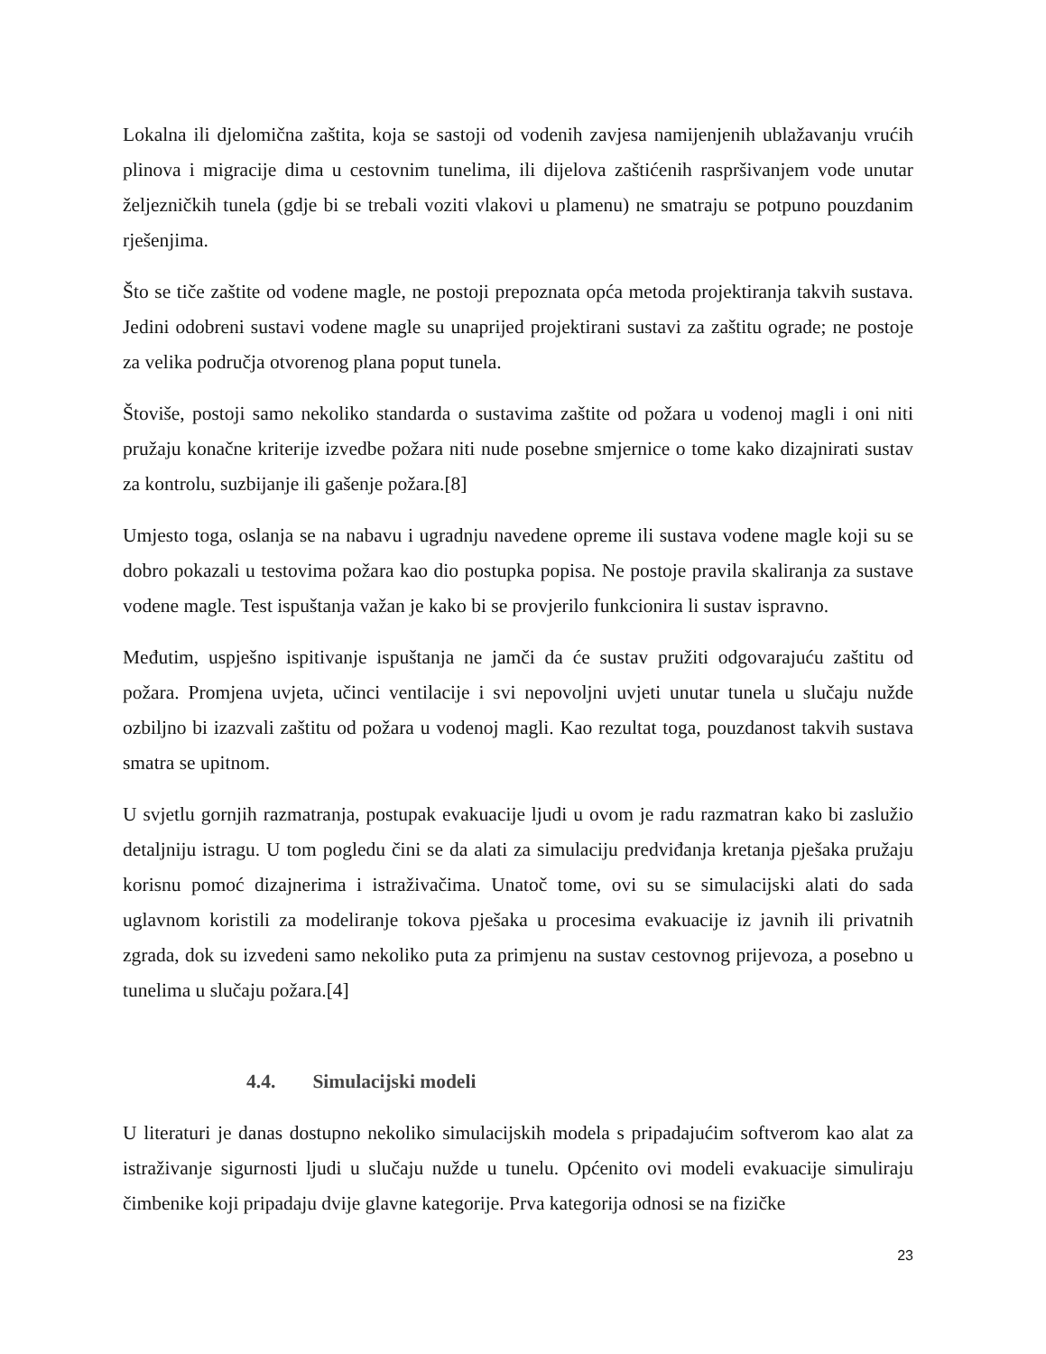Lokalna ili djelomična zaštita, koja se sastoji od vodenih zavjesa namijenjenih ublažavanju vrućih plinova i migracije dima u cestovnim tunelima, ili dijelova zaštićenih raspršivanjem vode unutar željezničkih tunela (gdje bi se trebali voziti vlakovi u plamenu) ne smatraju se potpuno pouzdanim rješenjima.
Što se tiče zaštite od vodene magle, ne postoji prepoznata opća metoda projektiranja takvih sustava. Jedini odobreni sustavi vodene magle su unaprijed projektirani sustavi za zaštitu ograde; ne postoje za velika područja otvorenog plana poput tunela.
Štoviše, postoji samo nekoliko standarda o sustavima zaštite od požara u vodenoj magli i oni niti pružaju konačne kriterije izvedbe požara niti nude posebne smjernice o tome kako dizajnirati sustav za kontrolu, suzbijanje ili gašenje požara.[8]
Umjesto toga, oslanja se na nabavu i ugradnju navedene opreme ili sustava vodene magle koji su se dobro pokazali u testovima požara kao dio postupka popisa. Ne postoje pravila skaliranja za sustave vodene magle. Test ispuštanja važan je kako bi se provjerilo funkcionira li sustav ispravno.
Međutim, uspješno ispitivanje ispuštanja ne jamči da će sustav pružiti odgovarajuću zaštitu od požara. Promjena uvjeta, učinci ventilacije i svi nepovoljni uvjeti unutar tunela u slučaju nužde ozbiljno bi izazvali zaštitu od požara u vodenoj magli. Kao rezultat toga, pouzdanost takvih sustava smatra se upitnom.
U svjetlu gornjih razmatranja, postupak evakuacije ljudi u ovom je radu razmatran kako bi zaslužio detaljniju istragu. U tom pogledu čini se da alati za simulaciju predviđanja kretanja pješaka pružaju korisnu pomoć dizajnerima i istraživačima. Unatoč tome, ovi su se simulacijski alati do sada uglavnom koristili za modeliranje tokova pješaka u procesima evakuacije iz javnih ili privatnih zgrada, dok su izvedeni samo nekoliko puta za primjenu na sustav cestovnog prijevoza, a posebno u tunelima u slučaju požara.[4]
4.4. Simulacijski modeli
U literaturi je danas dostupno nekoliko simulacijskih modela s pripadajućim softverom kao alat za istraživanje sigurnosti ljudi u slučaju nužde u tunelu. Općenito ovi modeli evakuacije simuliraju čimbenike koji pripadaju dvije glavne kategorije. Prva kategorija odnosi se na fizičke
23